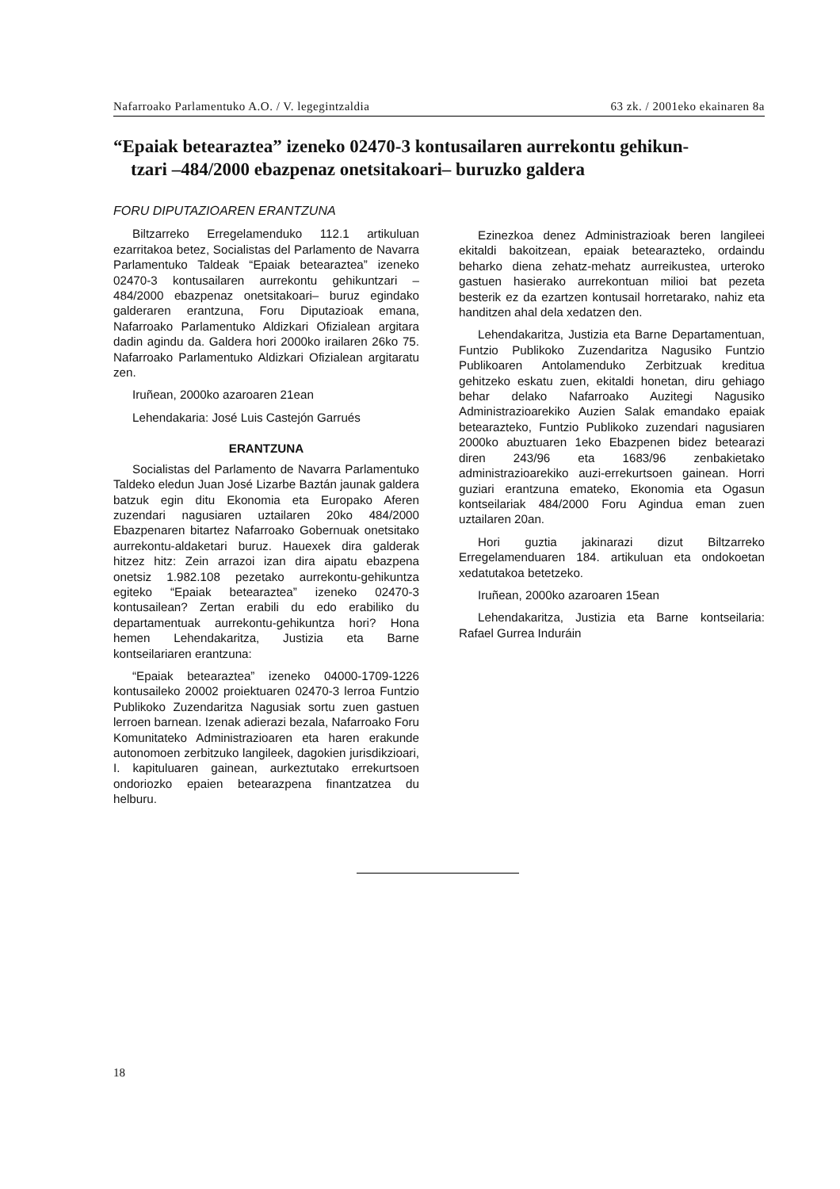Nafarroako Parlamentuko A.O. / V. legegintzaldia 63 zk. / 2001eko ekainaren 8a
“Epaiak betearaztea” izeneko 02470-3 kontusailaren aurrekontu gehikun-
tzari –484/2000 ebazpenaz onetsitakoari– buruzko galdera
FORU DIPUTAZIOAREN ERANTZUNA
Biltzarreko Erregelamenduko 112.1 artikuluan ezarritakoa betez, Socialistas del Parlamento de Navarra Parlamentuko Taldeak “Epaiak betearaztea” izeneko 02470-3 kontusailaren aurrekontu gehikuntzari –484/2000 ebazpenaz onetsitakoari– buruz egindako galderaren erantzuna, Foru Diputazioak emana, Nafarroako Parlamentuko Aldizkari Ofizialean argitara dadin agindu da. Galdera hori 2000ko irailaren 26ko 75. Nafarroako Parlamentuko Aldizkari Ofizialean argitaratu zen.
Iruñean, 2000ko azaroaren 21ean
Lehendakaria: José Luis Castejón Garrués
ERANTZUNA
Socialistas del Parlamento de Navarra Parlamentuko Taldeko eledun Juan José Lizarbe Baztán jaunak galdera batzuk egin ditu Ekonomia eta Europako Aferen zuzendari nagusiaren uztailaren 20ko 484/2000 Ebazpenaren bitartez Nafarroako Gobernuak onetsitako aurrekontu-aldaketari buruz. Hauexek dira galderak hitzez hitz: Zein arrazoi izan dira aipatu ebazpena onetsiz 1.982.108 pezetako aurrekontu-gehikuntza egiteko “Epaiak betearaztea” izeneko 02470-3 kontusailean? Zertan erabili du edo erabiliko du departamentuak aurrekontu-gehikuntza hori? Hona hemen Lehendakaritza, Justizia eta Barne kontseilariaren erantzuna:
“Epaiak betearaztea” izeneko 04000-1709-1226 kontusaileko 20002 proiektuaren 02470-3 lerroa Funtzio Publikoko Zuzendaritza Nagusiak sortu zuen gastuen lerroen barnean. Izenak adierazi bezala, Nafarroako Foru Komunitateko Administrazioaren eta haren erakunde autonomoen zerbitzuko langileek, dagokien jurisdikzioari, I. kapituluaren gainean, aurkeztutako errekurtsoen ondoriozko epaien betearazpena finantzatzea du helburu.
Ezinezkoa denez Administrazioak beren langileei ekitaldi bakoitzean, epaiak betearazteko, ordaindu beharko diena zehatz-mehatz aurreikustea, urteroko gastuen hasierako aurrekontuan milioi bat pezeta besterik ez da ezartzen kontusail horretarako, nahiz eta handitzen ahal dela xedatzen den.
Lehendakaritza, Justizia eta Barne Departamentuan, Funtzio Publikoko Zuzendaritza Nagusiko Funtzio Publikoaren Antolamenduko Zerbitzuak kreditua gehitzeko eskatu zuen, ekitaldi honetan, diru gehiago behar delako Nafarroako Auzitegi Nagusiko Administrazioarekiko Auzien Salak emandako epaiak betearazteko, Funtzio Publikoko zuzendari nagusiaren 2000ko abuztuaren 1eko Ebazpenen bidez betearazi diren 243/96 eta 1683/96 zenbakietako administrazioarekiko auzi-errekurtsoen gainean. Horri guziari erantzuna emateko, Ekonomia eta Ogasun kontseilariak 484/2000 Foru Agindua eman zuen uztailaren 20an.
Hori guztia jakinarazi dizut Biltzarreko Erregelamenduaren 184. artikuluan eta ondokoetan xedatutakoa betetzeko.
Iruñean, 2000ko azaroaren 15ean
Lehendakaritza, Justizia eta Barne kontseilaria: Rafael Gurrea Induráin
18